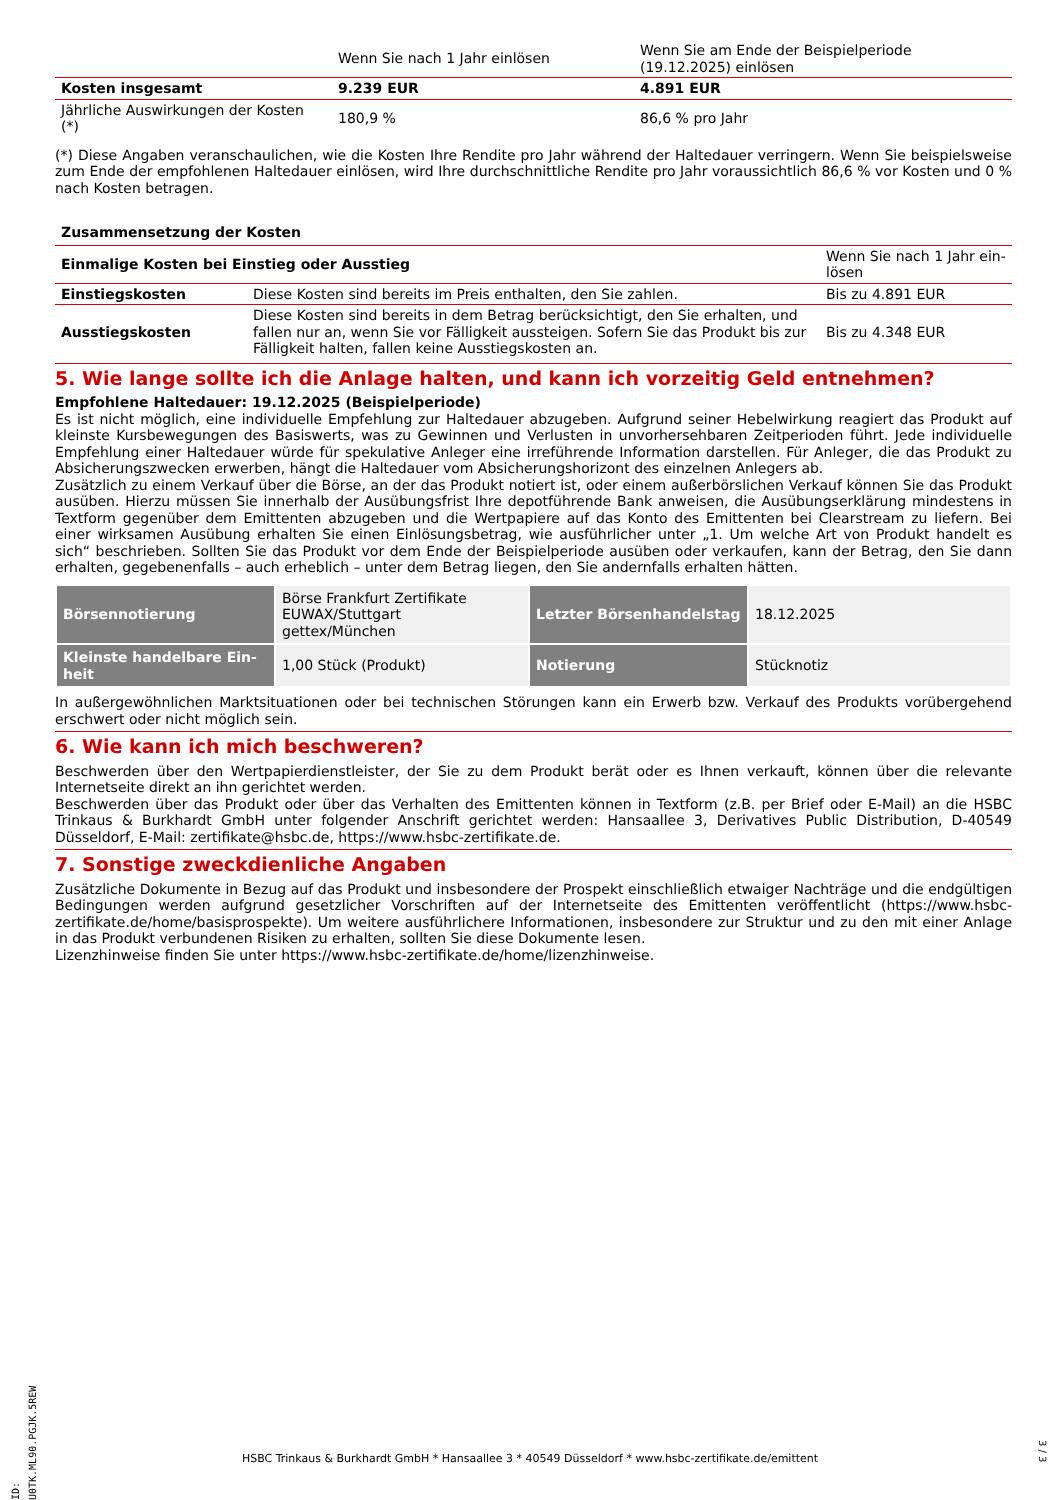| | Wenn Sie nach 1 Jahr einlösen | Wenn Sie am Ende der Beispielperiode (19.12.2025) einlösen |
| Kosten insgesamt | 9.239 EUR | 4.891 EUR |
| Jährliche Auswirkungen der Kosten (*) | 180,9 % | 86,6 % pro Jahr |
(*) Diese Angaben veranschaulichen, wie die Kosten Ihre Rendite pro Jahr während der Haltedauer verringern. Wenn Sie beispielsweise zum Ende der empfohlenen Haltedauer einlösen, wird Ihre durchschnittliche Rendite pro Jahr voraussichtlich 86,6 % vor Kosten und 0 % nach Kosten betragen.
| Zusammensetzung der Kosten | | |
| Einmalige Kosten bei Einstieg oder Ausstieg | | Wenn Sie nach 1 Jahr ein-lösen |
| Einstiegskosten | Diese Kosten sind bereits im Preis enthalten, den Sie zahlen. | Bis zu 4.891 EUR |
| Ausstiegskosten | Diese Kosten sind bereits in dem Betrag berücksichtigt, den Sie erhalten, und fallen nur an, wenn Sie vor Fälligkeit aussteigen. Sofern Sie das Produkt bis zur Fälligkeit halten, fallen keine Ausstiegskosten an. | Bis zu 4.348 EUR |
5. Wie lange sollte ich die Anlage halten, und kann ich vorzeitig Geld entnehmen?
Empfohlene Haltedauer: 19.12.2025 (Beispielperiode)
Es ist nicht möglich, eine individuelle Empfehlung zur Haltedauer abzugeben. Aufgrund seiner Hebelwirkung reagiert das Produkt auf kleinste Kursbewegungen des Basiswerts, was zu Gewinnen und Verlusten in unvorhersehbaren Zeitperioden führt. Jede individuelle Empfehlung einer Haltedauer würde für spekulative Anleger eine irreführende Information darstellen. Für Anleger, die das Produkt zu Absicherungszwecken erwerben, hängt die Haltedauer vom Absicherungshorizont des einzelnen Anlegers ab.
Zusätzlich zu einem Verkauf über die Börse, an der das Produkt notiert ist, oder einem außerbörslichen Verkauf können Sie das Produkt ausüben. Hierzu müssen Sie innerhalb der Ausübungsfrist Ihre depotführende Bank anweisen, die Ausübungserklärung mindestens in Textform gegenüber dem Emittenten abzugeben und die Wertpapiere auf das Konto des Emittenten bei Clearstream zu liefern. Bei einer wirksamen Ausübung erhalten Sie einen Einlösungsbetrag, wie ausführlicher unter „1. Um welche Art von Produkt handelt es sich“ beschrieben. Sollten Sie das Produkt vor dem Ende der Beispielperiode ausüben oder verkaufen, kann der Betrag, den Sie dann erhalten, gegebenenfalls – auch erheblich – unter dem Betrag liegen, den Sie andernfalls erhalten hätten.
| Börsennotierung | Börse Frankfurt Zertifikate EUWAX/Stuttgart gettex/München | Letzter Börsenhandelstag | 18.12.2025 |
| Kleinste handelbare Ein-heit | 1,00 Stück (Produkt) | Notierung | Stücknotiz |
In außergewöhnlichen Marktsituationen oder bei technischen Störungen kann ein Erwerb bzw. Verkauf des Produkts vorübergehend erschwert oder nicht möglich sein.
6. Wie kann ich mich beschweren?
Beschwerden über den Wertpapierdienstleister, der Sie zu dem Produkt berät oder es Ihnen verkauft, können über die relevante Internetseite direkt an ihn gerichtet werden.
Beschwerden über das Produkt oder über das Verhalten des Emittenten können in Textform (z.B. per Brief oder E-Mail) an die HSBC Trinkaus & Burkhardt GmbH unter folgender Anschrift gerichtet werden: Hansaallee 3, Derivatives Public Distribution, D-40549 Düsseldorf, E-Mail: zertifikate@hsbc.de, https://www.hsbc-zertifikate.de.
7. Sonstige zweckdienliche Angaben
Zusätzliche Dokumente in Bezug auf das Produkt und insbesondere der Prospekt einschließlich etwaiger Nachträge und die endgültigen Bedingungen werden aufgrund gesetzlicher Vorschriften auf der Internetseite des Emittenten veröffentlicht (https://www.hsbc-zertifikate.de/home/basisprospekte). Um weitere ausführlichere Informationen, insbesondere zur Struktur und zu den mit einer Anlage in das Produkt verbundenen Risiken zu erhalten, sollten Sie diese Dokumente lesen.
Lizenzhinweise finden Sie unter https://www.hsbc-zertifikate.de/home/lizenzhinweise.
ID: U0TK.ML90.PGJK.5REW
HSBC Trinkaus & Burkhardt GmbH * Hansaallee 3 * 40549 Düsseldorf * www.hsbc-zertifikate.de/emittent
3 / 3